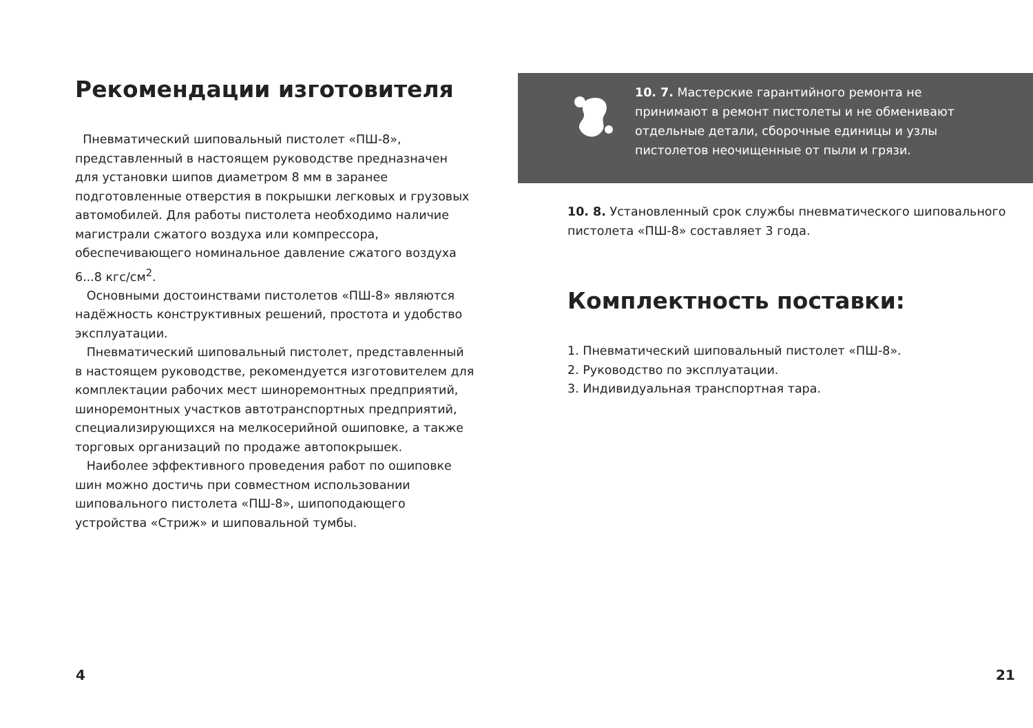Рекомендации изготовителя
Пневматический шиповальный пистолет «ПШ-8», представленный в настоящем руководстве предназначен для установки шипов диаметром 8 мм в заранее подготовленные отверстия в покрышки легковых и грузовых автомобилей. Для работы пистолета необходимо наличие магистрали сжатого воздуха или компрессора, обеспечивающего номинальное давление сжатого воздуха
6...8 кгс/см<sup>2</sup>.
Основными достоинствами пистолетов «ПШ-8» являются надёжность конструктивных решений, простота и удобство эксплуатации.
Пневматический шиповальный пистолет, представленный в настоящем руководстве, рекомендуется изготовителем для комплектации рабочих мест шиноремонтных предприятий, шиноремонтных участков автотранспортных предприятий, специализирующихся на мелкосерийной ошиповке, а также торговых организаций по продаже автопокрышек.
Наиболее эффективного проведения работ по ошиповке шин можно достичь при совместном использовании шиповального пистолета «ПШ-8», шипоподающего устройства «Стриж» и шиповальной тумбы.
10. 7. Мастерские гарантийного ремонта не принимают в ремонт пистолеты и не обменивают отдельные детали, сборочные единицы и узлы пистолетов неочищенные от пыли и грязи.
10. 8. Установленный срок службы пневматического шиповального пистолета «ПШ-8» составляет 3 года.
Комплектность поставки:
1. Пневматический шиповальный пистолет «ПШ-8».
2. Руководство по эксплуатации.
3. Индивидуальная транспортная тара.
4 21